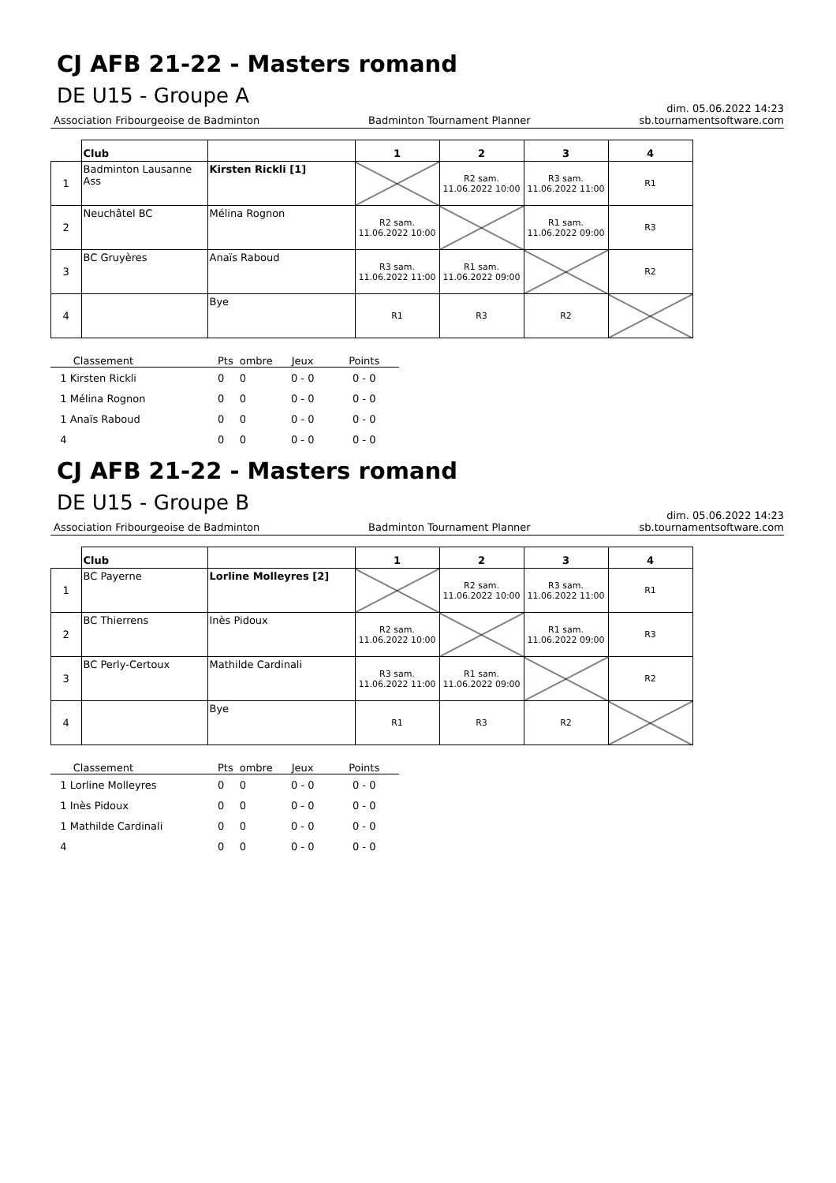CJ AFB 21-22 - Masters romand
DE U15 - Groupe A
dim. 05.06.2022 14:23
Association Fribourgeoise de Badminton Badminton Tournament Planner sb.tournamentsoftware.com
| | Club | | 1 | 2 | 3 | 4 |
| --- | --- | --- | --- | --- | --- | --- |
| 1 | Badminton Lausanne Ass | Kirsten Rickli [1] | | R2 sam. 11.06.2022 10:00 | R3 sam. 11.06.2022 11:00 | R1 |
| 2 | Neuchâtel BC | Mélina Rognon | R2 sam. 11.06.2022 10:00 | | R1 sam. 11.06.2022 09:00 | R3 |
| 3 | BC Gruyères | Anaïs Raboud | R3 sam. 11.06.2022 11:00 | R1 sam. 11.06.2022 09:00 | | R2 |
| 4 | | Bye | R1 | R3 | R2 | |
| Classement | Pts | ombre | Jeux | Points |
| 1 Kirsten Rickli | 0 | 0 | 0 - 0 | 0 - 0 |
| 1 Mélina Rognon | 0 | 0 | 0 - 0 | 0 - 0 |
| 1 Anaïs Raboud | 0 | 0 | 0 - 0 | 0 - 0 |
| 4 | 0 | 0 | 0 - 0 | 0 - 0 |
CJ AFB 21-22 - Masters romand
DE U15 - Groupe B
dim. 05.06.2022 14:23
Association Fribourgeoise de Badminton Badminton Tournament Planner sb.tournamentsoftware.com
| | Club | | 1 | 2 | 3 | 4 |
| --- | --- | --- | --- | --- | --- | --- |
| 1 | BC Payerne | Lorline Molleyres [2] | | R2 sam. 11.06.2022 10:00 | R3 sam. 11.06.2022 11:00 | R1 |
| 2 | BC Thierrens | Inès Pidoux | R2 sam. 11.06.2022 10:00 | | R1 sam. 11.06.2022 09:00 | R3 |
| 3 | BC Perly-Certoux | Mathilde Cardinali | R3 sam. 11.06.2022 11:00 | R1 sam. 11.06.2022 09:00 | | R2 |
| 4 | | Bye | R1 | R3 | R2 | |
| Classement | Pts | ombre | Jeux | Points |
| 1 Lorline Molleyres | 0 | 0 | 0 - 0 | 0 - 0 |
| 1 Inès Pidoux | 0 | 0 | 0 - 0 | 0 - 0 |
| 1 Mathilde Cardinali | 0 | 0 | 0 - 0 | 0 - 0 |
| 4 | 0 | 0 | 0 - 0 | 0 - 0 |